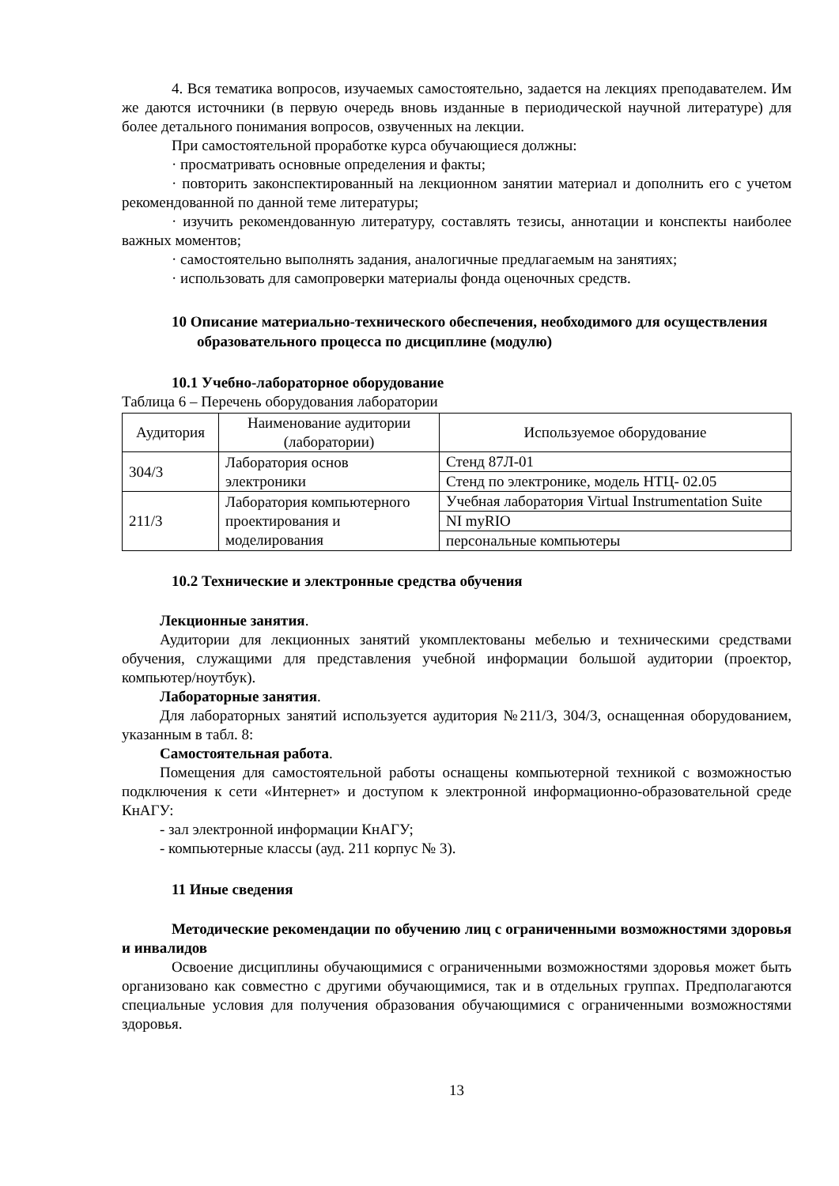4. Вся тематика вопросов, изучаемых самостоятельно, задается на лекциях преподавателем. Им же даются источники (в первую очередь вновь изданные в периодической научной литературе) для более детального понимания вопросов, озвученных на лекции.
При самостоятельной проработке курса обучающиеся должны:
· просматривать основные определения и факты;
· повторить законспектированный на лекционном занятии материал и дополнить его с учетом рекомендованной по данной теме литературы;
· изучить рекомендованную литературу, составлять тезисы, аннотации и конспекты наиболее важных моментов;
· самостоятельно выполнять задания, аналогичные предлагаемым на занятиях;
· использовать для самопроверки материалы фонда оценочных средств.
10 Описание материально-технического обеспечения, необходимого для осуществления образовательного процесса по дисциплине (модулю)
10.1 Учебно-лабораторное оборудование
Таблица 6 – Перечень оборудования лаборатории
| Аудитория | Наименование аудитории (лаборатории) | Используемое оборудование |
| 304/3 | Лаборатория основ электроники | Стенд 87Л-01 |
| | | Стенд по электронике, модель НТЦ- 02.05 |
| 211/3 | Лаборатория компьютерного проектирования и моделирования | Учебная лаборатория Virtual Instrumentation Suite |
| | | NI myRIO |
| | | персональные компьютеры |
10.2 Технические и электронные средства обучения
Лекционные занятия.
Аудитории для лекционных занятий укомплектованы мебелью и техническими средствами обучения, служащими для представления учебной информации большой аудитории (проектор, компьютер/ноутбук).
Лабораторные занятия.
Для лабораторных занятий используется аудитория №211/3, 304/3, оснащенная оборудованием, указанным в табл. 8:
Самостоятельная работа.
Помещения для самостоятельной работы оснащены компьютерной техникой с возможностью подключения к сети «Интернет» и доступом к электронной информационно-образовательной среде КнАГУ:
- зал электронной информации КнАГУ;
- компьютерные классы (ауд. 211 корпус № 3).
11 Иные сведения
Методические рекомендации по обучению лиц с ограниченными возможностями здоровья и инвалидов
Освоение дисциплины обучающимися с ограниченными возможностями здоровья может быть организовано как совместно с другими обучающимися, так и в отдельных группах. Предполагаются специальные условия для получения образования обучающимися с ограниченными возможностями здоровья.
13